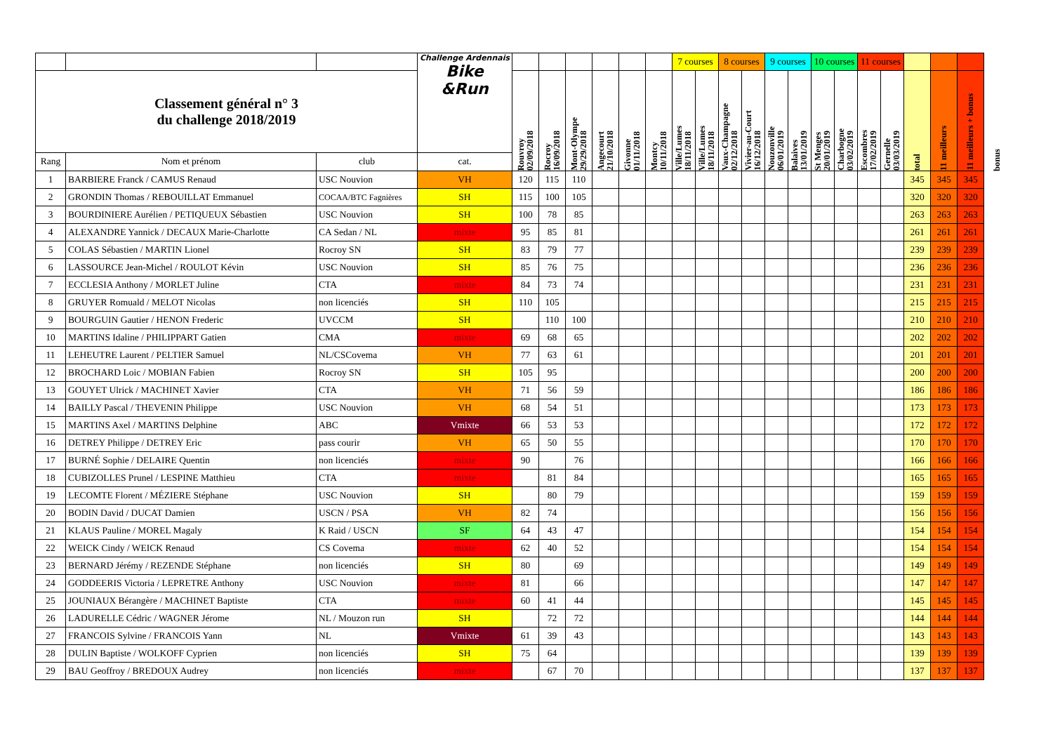| | | | Challenge Ardennais Bike &Run | | | | | | | 7 courses | | 8 courses | | 9 courses | | 10 courses | | 11 courses | | | | | |
| Classement général n° 3 du challenge 2018/2019 | | | | Rouvroy 02/09/2018 | Rocroy 16/09/2018 | Mont-Olympe 29/29/2018 | Angecourt 21/10/2018 | Givonne 01/11/2018 | Montcy 10/11/2018 | Ville/Lumes 18/11/2018 | Ville/Lumes 18/11/2018 | Vaux-Champagne 02/12/2018 | Vivier-au-Court 16/12/2018 | Nouzonville 06/01/2019 | Balaives 13/01/2019 | St Menges 20/01/2019 | Charbogne 03/02/2019 | Escombres 17/02/2019 | Gernelle 03/03/2019 | total | 11 meilleurs | 11 meilleurs + bonus | bonus |
| Rang | Nom et prénom | club | cat. | | | | | | | | | | | | | | | | | | | | |
| 1 | BARBIERE Franck / CAMUS Renaud | USC Nouvion | VH | 120 | 115 | 110 | | | | | | | | | | | | | | 345 | 345 | 345 | |
| 2 | GRONDIN Thomas / REBOUILLAT Emmanuel | COCAA/BTC Fagnières | SH | 115 | 100 | 105 | | | | | | | | | | | | | | 320 | 320 | 320 | |
| 3 | BOURDINIERE Aurélien / PETIQUEUX Sébastien | USC Nouvion | SH | 100 | 78 | 85 | | | | | | | | | | | | | | 263 | 263 | 263 | |
| 4 | ALEXANDRE Yannick / DECAUX Marie-Charlotte | CA Sedan / NL | mixte | 95 | 85 | 81 | | | | | | | | | | | | | | 261 | 261 | 261 | |
| 5 | COLAS Sébastien / MARTIN Lionel | Rocroy SN | SH | 83 | 79 | 77 | | | | | | | | | | | | | | 239 | 239 | 239 | |
| 6 | LASSOURCE Jean-Michel / ROULOT Kévin | USC Nouvion | SH | 85 | 76 | 75 | | | | | | | | | | | | | | 236 | 236 | 236 | |
| 7 | ECCLESIA Anthony / MORLET Juline | CTA | mixte | 84 | 73 | 74 | | | | | | | | | | | | | | 231 | 231 | 231 | |
| 8 | GRUYER Romuald / MELOT Nicolas | non licenciés | SH | 110 | 105 | | | | | | | | | | | | | | | 215 | 215 | 215 | |
| 9 | BOURGUIN Gautier / HENON Frederic | UVCCM | SH | | 110 | 100 | | | | | | | | | | | | | | 210 | 210 | 210 | |
| 10 | MARTINS Idaline / PHILIPPART Gatien | CMA | mixte | 69 | 68 | 65 | | | | | | | | | | | | | | 202 | 202 | 202 | |
| 11 | LEHEUTRE Laurent / PELTIER Samuel | NL/CSCovema | VH | 77 | 63 | 61 | | | | | | | | | | | | | | 201 | 201 | 201 | |
| 12 | BROCHARD Loic / MOBIAN Fabien | Rocroy SN | SH | 105 | 95 | | | | | | | | | | | | | | | 200 | 200 | 200 | |
| 13 | GOUYET Ulrick / MACHINET Xavier | CTA | VH | 71 | 56 | 59 | | | | | | | | | | | | | | 186 | 186 | 186 | |
| 14 | BAILLY Pascal / THEVENIN Philippe | USC Nouvion | VH | 68 | 54 | 51 | | | | | | | | | | | | | | 173 | 173 | 173 | |
| 15 | MARTINS Axel / MARTINS Delphine | ABC | Vmixte | 66 | 53 | 53 | | | | | | | | | | | | | | 172 | 172 | 172 | |
| 16 | DETREY Philippe / DETREY Eric | pass courir | VH | 65 | 50 | 55 | | | | | | | | | | | | | | 170 | 170 | 170 | |
| 17 | BURNÉ Sophie / DELAIRE Quentin | non licenciés | mixte | 90 | | 76 | | | | | | | | | | | | | | 166 | 166 | 166 | |
| 18 | CUBIZOLLES Prunel / LESPINE Matthieu | CTA | mixte | | 81 | 84 | | | | | | | | | | | | | | 165 | 165 | 165 | |
| 19 | LECOMTE Florent / MÉZIERE Stéphane | USC Nouvion | SH | | 80 | 79 | | | | | | | | | | | | | | 159 | 159 | 159 | |
| 20 | BODIN David / DUCAT Damien | USCN / PSA | VH | 82 | 74 | | | | | | | | | | | | | | | 156 | 156 | 156 | |
| 21 | KLAUS Pauline / MOREL Magaly | K Raid / USCN | SF | 64 | 43 | 47 | | | | | | | | | | | | | | 154 | 154 | 154 | |
| 22 | WEICK Cindy / WEICK Renaud | CS Covema | mixte | 62 | 40 | 52 | | | | | | | | | | | | | | 154 | 154 | 154 | |
| 23 | BERNARD Jérémy / REZENDE Stéphane | non licenciés | SH | 80 | | 69 | | | | | | | | | | | | | | 149 | 149 | 149 | |
| 24 | GODDEERIS Victoria / LEPRETRE Anthony | USC Nouvion | mixte | 81 | | 66 | | | | | | | | | | | | | | 147 | 147 | 147 | |
| 25 | JOUNIAUX Bérangère / MACHINET Baptiste | CTA | mixte | 60 | 41 | 44 | | | | | | | | | | | | | | 145 | 145 | 145 | |
| 26 | LADURELLE Cédric / WAGNER Jérome | NL / Mouzon run | SH | | 72 | 72 | | | | | | | | | | | | | | 144 | 144 | 144 | |
| 27 | FRANCOIS Sylvine / FRANCOIS Yann | NL | Vmixte | 61 | 39 | 43 | | | | | | | | | | | | | | 143 | 143 | 143 | |
| 28 | DULIN Baptiste / WOLKOFF Cyprien | non licenciés | SH | 75 | 64 | | | | | | | | | | | | | | | 139 | 139 | 139 | |
| 29 | BAU Geoffroy / BREDOUX Audrey | non licenciés | mixte | | 67 | 70 | | | | | | | | | | | | | | 137 | 137 | 137 | |